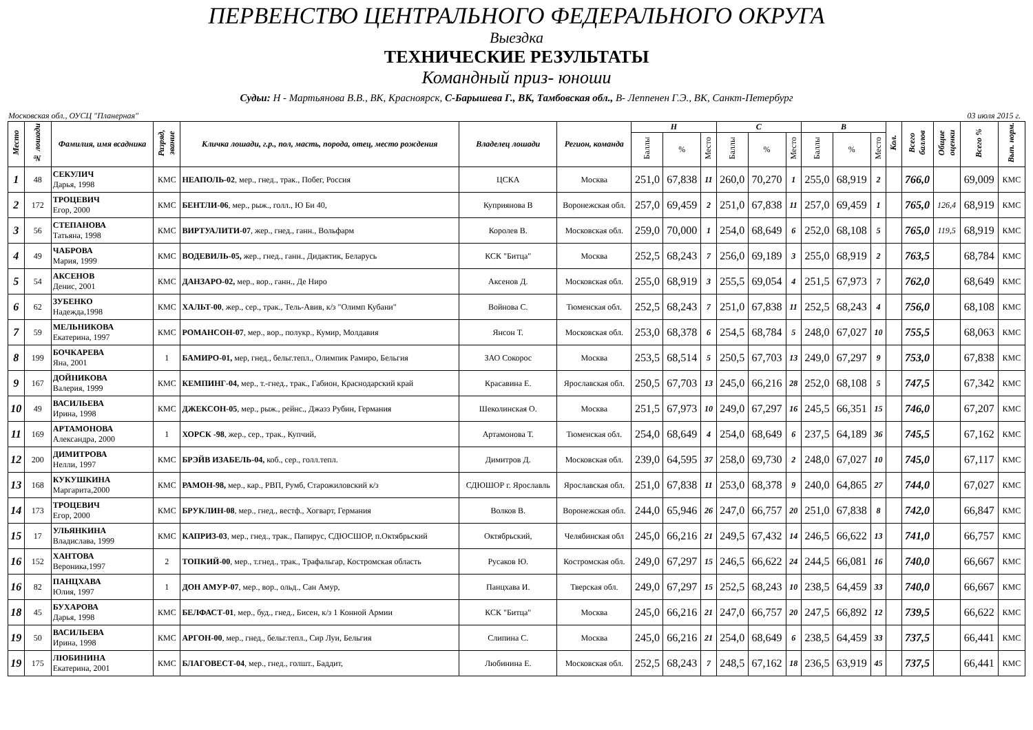ПЕРВЕНСТВО ЦЕНТРАЛЬНОГО ФЕДЕРАЛЬНОГО ОКРУГА
Выездка
ТЕХНИЧЕСКИЕ РЕЗУЛЬТАТЫ
Командный приз- юноши
Судьи: Н - Мартьянова В.В., ВК, Красноярск, С-Барышева Г., ВК, Тамбовская обл., В- Леппенен Г.Э., ВК, Санкт-Петербург
Московская обл., ОУСЦ "Планерная" 03 июля 2015 г.
| Место | № лошади | Фамилия, имя всадника | Разряд, звание | Кличка лошади, г.р., пол, масть, порода, отец, место рождения | Владелец лошади | Регион, команда | Н | | | С | | | В | | | Кол. | Всего баллов | Общие оценки | Всего % | Вып. норм. |
| --- | --- | --- | --- | --- | --- | --- | --- | --- | --- | --- | --- | --- | --- | --- | --- | --- | --- | --- | --- | --- |
| | | | | | | | Баллы | % | Место | Баллы | % | Место | Баллы | % | Место | | | | | |
| 1 | 48 | СЕКУЛИЧ Дарья, 1998 | КМС | НЕАПОЛЬ-02 , мер., гнед., трак., Побег, Россия | ЦСКА | Москва | 251,0 | 67,838 | 11 | 260,0 | 70,270 | 1 | 255,0 | 68,919 | 2 | | 766,0 | | 69,009 | КМС |
| 2 | 172 | ТРОЦЕВИЧ Егор, 2000 | КМС | БЕНТЛИ-06 , мер., рыж., голл., Ю Би 40, | Куприянова В | Воронежская обл. | 257,0 | 69,459 | 2 | 251,0 | 67,838 | 11 | 257,0 | 69,459 | 1 | | 765,0 | 126,4 | 68,919 | КМС |
| 3 | 56 | СТЕПАНОВА Татьяна, 1998 | КМС | ВИРТУАЛИТИ-07 , жер., гнед., ганн., Вольфарм | Королев В. | Московская обл. | 259,0 | 70,000 | 1 | 254,0 | 68,649 | 6 | 252,0 | 68,108 | 5 | | 765,0 | 119,5 | 68,919 | КМС |
| 4 | 49 | ЧАБРОВА Мария, 1999 | КМС | ВОДЕВИЛЬ-05, жер., гнед., ганн., Дидактик, Беларусь | КСК "Битца" | Москва | 252,5 | 68,243 | 7 | 256,0 | 69,189 | 3 | 255,0 | 68,919 | 2 | | 763,5 | | 68,784 | КМС |
| 5 | 54 | АКСЕНОВ Денис, 2001 | КМС | ДАНЗАРО-02, мер., вор., ганн., Де Ниро | Аксенов Д. | Московская обл. | 255,0 | 68,919 | 3 | 255,5 | 69,054 | 4 | 251,5 | 67,973 | 7 | | 762,0 | | 68,649 | КМС |
| 6 | 62 | ЗУБЕНКО Надежда,1998 | КМС | ХАЛЬТ-00 , жер., сер., трак., Тель-Авив, к/з "Олимп Кубани" | Войнова С. | Тюменская обл. | 252,5 | 68,243 | 7 | 251,0 | 67,838 | 11 | 252,5 | 68,243 | 4 | | 756,0 | | 68,108 | КМС |
| 7 | 59 | МЕЛЬНИКОВА Екатерина, 1997 | КМС | РОМАНСОН-07 , мер., вор., полукр., Кумир, Молдавия | Янсон Т. | Московская обл. | 253,0 | 68,378 | 6 | 254,5 | 68,784 | 5 | 248,0 | 67,027 | 10 | | 755,5 | | 68,063 | КМС |
| 8 | 199 | БОЧКАРЕВА Яна, 2001 | 1 | БАМИРО-01, мер, гнед., бельг.тепл., Олимпик Рамиро, Бельгия | ЗАО Сокорос | Москва | 253,5 | 68,514 | 5 | 250,5 | 67,703 | 13 | 249,0 | 67,297 | 9 | | 753,0 | | 67,838 | КМС |
| 9 | 167 | ДОЙНИКОВА Валерия, 1999 | КМС | КЕМПИНГ-04, мер., т.-гнед., трак., Габион, Краснодарский край | Красавина Е. | Ярославская обл. | 250,5 | 67,703 | 13 | 245,0 | 66,216 | 28 | 252,0 | 68,108 | 5 | | 747,5 | | 67,342 | КМС |
| 10 | 49 | ВАСИЛЬЕВА Ирина, 1998 | КМС | ДЖЕКСОН-05 , мер., рыж., рейнс., Джазз Рубин, Германия | Шеколинская О. | Москва | 251,5 | 67,973 | 10 | 249,0 | 67,297 | 16 | 245,5 | 66,351 | 15 | | 746,0 | | 67,207 | КМС |
| 11 | 169 | АРТАМОНОВА Александра, 2000 | 1 | ХОРСК -98 , жер., сер., трак., Купчий, | Артамонова Т. | Тюменская обл. | 254,0 | 68,649 | 4 | 254,0 | 68,649 | 6 | 237,5 | 64,189 | 36 | | 745,5 | | 67,162 | КМС |
| 12 | 200 | ДИМИТРОВА Нелли, 1997 | КМС | БРЭЙВ ИЗАБЕЛЬ-04, коб., сер., голл.тепл. | Димитров Д. | Московская обл. | 239,0 | 64,595 | 37 | 258,0 | 69,730 | 2 | 248,0 | 67,027 | 10 | | 745,0 | | 67,117 | КМС |
| 13 | 168 | КУКУШКИНА Маргарита,2000 | КМС | РАМОН-98, мер., кар., РВП, Румб, Старожиловский к/з | СДЮШОР г. Ярославль | Ярославская обл. | 251,0 | 67,838 | 11 | 253,0 | 68,378 | 9 | 240,0 | 64,865 | 27 | | 744,0 | | 67,027 | КМС |
| 14 | 173 | ТРОЦЕВИЧ Егор, 2000 | КМС | БРУКЛИН-08 , мер., гнед., вестф., Хогварт, Германия | Волков В. | Воронежская обл. | 244,0 | 65,946 | 26 | 247,0 | 66,757 | 20 | 251,0 | 67,838 | 8 | | 742,0 | | 66,847 | КМС |
| 15 | 17 | УЛЬЯНКИНА Владислава, 1999 | КМС | КАПРИЗ-03 , мер., гнед., трак., Папирус, СДЮСШОР, п.Октябрьский | Октябрьский, | Челябинская обл | 245,0 | 66,216 | 21 | 249,5 | 67,432 | 14 | 246,5 | 66,622 | 13 | | 741,0 | | 66,757 | КМС |
| 16 | 152 | ХАНТОВА Вероника,1997 | 2 | ТОПКИЙ-00 , мер., т.гнед., трак., Трафальгар, Костромская область | Русаков Ю. | Костромская обл. | 249,0 | 67,297 | 15 | 246,5 | 66,622 | 24 | 244,5 | 66,081 | 16 | | 740,0 | | 66,667 | КМС |
| 16 | 82 | ПАНЦХАВА Юлия, 1997 | 1 | ДОН АМУР-07 , мер., вор., ольд., Сан Амур, | Панцхава И. | Тверская обл. | 249,0 | 67,297 | 15 | 252,5 | 68,243 | 10 | 238,5 | 64,459 | 33 | | 740,0 | | 66,667 | КМС |
| 18 | 45 | БУХАРОВА Дарья, 1998 | КМС | БЕЛФАСТ-01 , мер., буд., гнед., Бисен, к/з 1 Конной Армии | КСК "Битца" | Москва | 245,0 | 66,216 | 21 | 247,0 | 66,757 | 20 | 247,5 | 66,892 | 12 | | 739,5 | | 66,622 | КМС |
| 19 | 50 | ВАСИЛЬЕВА Ирина, 1998 | КМС | АРГОН-00 , мер., гнед., бельг.тепл., Сир Луи, Бельгия | Слипина С. | Москва | 245,0 | 66,216 | 21 | 254,0 | 68,649 | 6 | 238,5 | 64,459 | 33 | | 737,5 | | 66,441 | КМС |
| 19 | 175 | ЛЮБИНИНА Екатерина, 2001 | КМС | БЛАГОВЕСТ-04 , мер., гнед., голшт., Баддит, | Любинина Е. | Московская обл. | 252,5 | 68,243 | 7 | 248,5 | 67,162 | 18 | 236,5 | 63,919 | 45 | | 737,5 | | 66,441 | КМС |